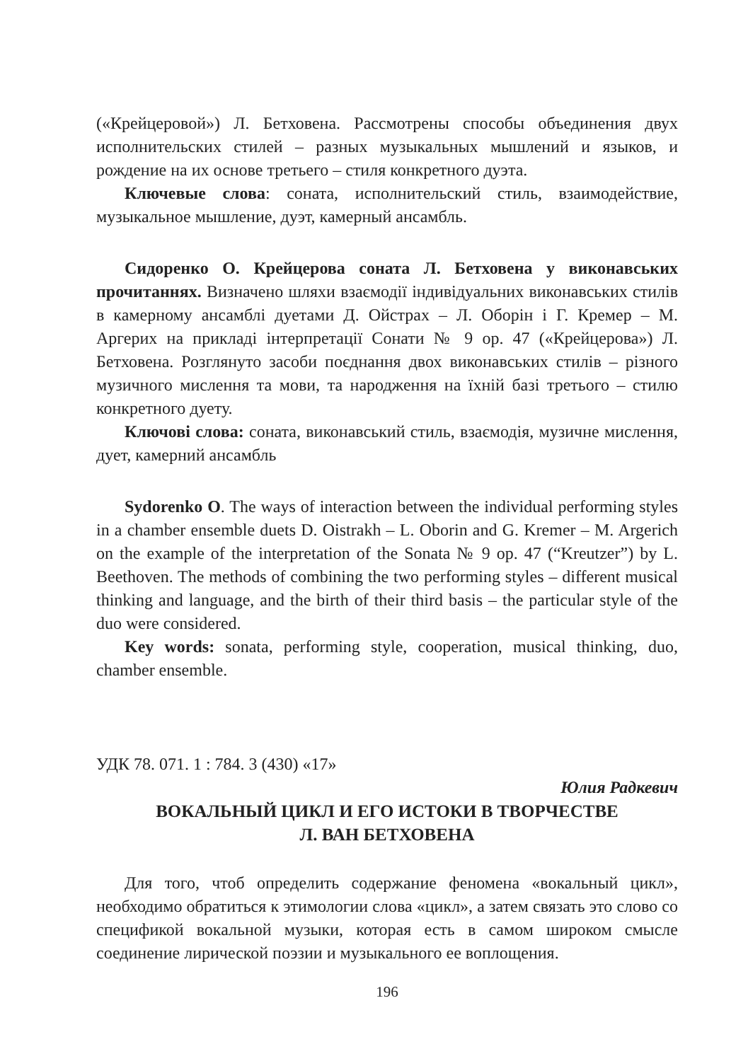(«Крейцеровой») Л. Бетховена. Рассмотрены способы объединения двух исполнительских стилей – разных музыкальных мышлений и языков, и рождение на их основе третьего – стиля конкретного дуэта.
Ключевые слова: соната, исполнительский стиль, взаимодействие, музыкальное мышление, дуэт, камерный ансамбль.
Сидоренко О. Крейцерова соната Л. Бетховена у виконавських прочитаннях. Визначено шляхи взаємодії індивідуальних виконавських стилів в камерному ансамблі дуетами Д. Ойстрах – Л. Оборін і Г. Кремер – М. Аргерих на прикладі інтерпретації Сонати № 9 ор. 47 («Крейцерова») Л. Бетховена. Розглянуто засоби поєднання двох виконавських стилів – різного музичного мислення та мови, та народження на їхній базі третього – стилю конкретного дуету.
Ключові слова: соната, виконавський стиль, взаємодія, музичне мислення, дует, камерний ансамбль
Sydorenko O. The ways of interaction between the individual performing styles in a chamber ensemble duets D. Oistrakh – L. Oborin and G. Kremer – M. Argerich on the example of the interpretation of the Sonata № 9 op. 47 (“Kreutzer”) by L. Beethoven. The methods of combining the two performing styles – different musical thinking and language, and the birth of their third basis – the particular style of the duo were considered.
Key words: sonata, performing style, cooperation, musical thinking, duo, chamber ensemble.
УДК 78. 071. 1 : 784. 3 (430) «17»
Юлия Радкевич
ВОКАЛЬНЫЙ ЦИКЛ И ЕГО ИСТОКИ В ТВОРЧЕСТВЕ
Л. ВАН БЕТХОВЕНА
Для того, чтоб определить содержание феномена «вокальный цикл», необходимо обратиться к этимологии слова «цикл», а затем связать это слово со спецификой вокальной музыки, которая есть в самом широком смысле соединение лирической поэзии и музыкального ее воплощения.
196